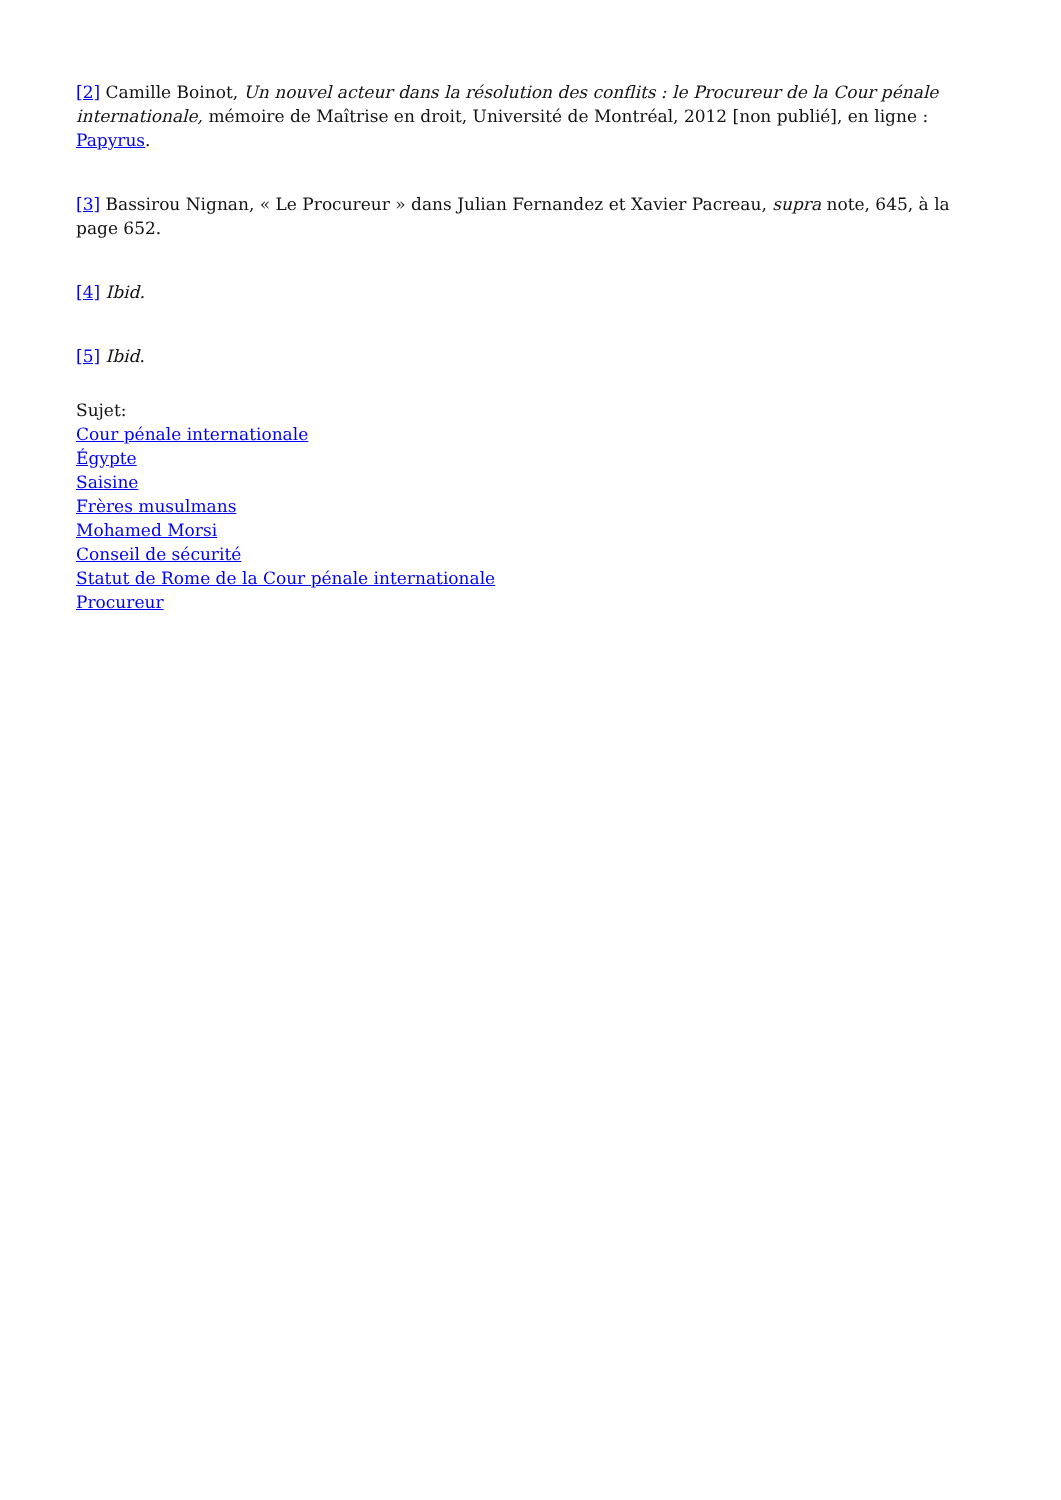[2] Camille Boinot, Un nouvel acteur dans la résolution des conflits : le Procureur de la Cour pénale internationale, mémoire de Maîtrise en droit, Université de Montréal, 2012 [non publié], en ligne : Papyrus.
[3] Bassirou Nignan, « Le Procureur » dans Julian Fernandez et Xavier Pacreau, supra note, 645, à la page 652.
[4] Ibid.
[5] Ibid.
Sujet:
Cour pénale internationale
Égypte
Saisine
Frères musulmans
Mohamed Morsi
Conseil de sécurité
Statut de Rome de la Cour pénale internationale
Procureur